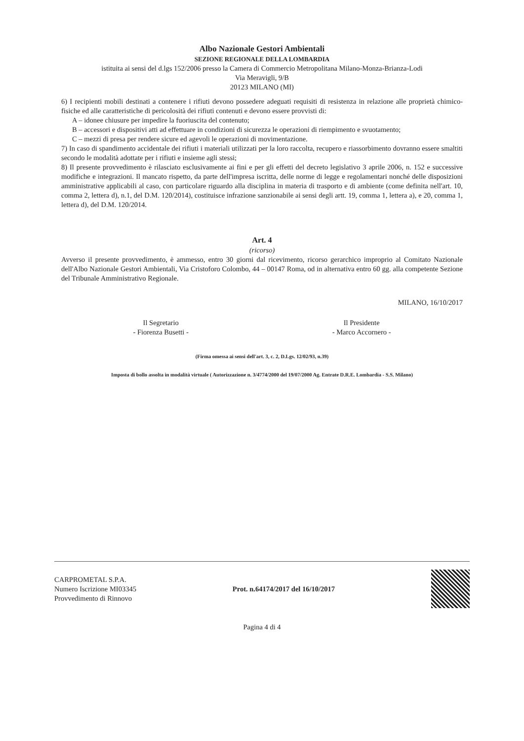Albo Nazionale Gestori Ambientali
SEZIONE REGIONALE DELLA LOMBARDIA
istituita ai sensi del d.lgs 152/2006 presso la Camera di Commercio Metropolitana Milano-Monza-Brianza-Lodi
Via Meravigli, 9/B
20123 MILANO (MI)
6) I recipienti mobili destinati a contenere i rifiuti devono possedere adeguati requisiti di resistenza in relazione alle proprietà chimico-fisiche ed alle caratteristiche di pericolosità dei rifiuti contenuti e devono essere provvisti di:
A – idonee chiusure per impedire la fuoriuscita del contenuto;
B – accessori e dispositivi atti ad effettuare in condizioni di sicurezza le operazioni di riempimento e svuotamento;
C – mezzi di presa per rendere sicure ed agevoli le operazioni di movimentazione.
7) In caso di spandimento accidentale dei rifiuti i materiali utilizzati per la loro raccolta, recupero e riassorbimento dovranno essere smaltiti secondo le modalità adottate per i rifiuti e insieme agli stessi;
8) Il presente provvedimento è rilasciato esclusivamente ai fini e per gli effetti del decreto legislativo 3 aprile 2006, n. 152 e successive modifiche e integrazioni. Il mancato rispetto, da parte dell'impresa iscritta, delle norme di legge e regolamentari nonché delle disposizioni amministrative applicabili al caso, con particolare riguardo alla disciplina in materia di trasporto e di ambiente (come definita nell'art. 10, comma 2, lettera d), n.1, del D.M. 120/2014), costituisce infrazione sanzionabile ai sensi degli artt. 19, comma 1, lettera a), e 20, comma 1, lettera d), del D.M. 120/2014.
Art. 4
(ricorso)
Avverso il presente provvedimento, è ammesso, entro 30 giorni dal ricevimento, ricorso gerarchico improprio al Comitato Nazionale dell'Albo Nazionale Gestori Ambientali, Via Cristoforo Colombo, 44 – 00147 Roma, od in alternativa entro 60 gg. alla competente Sezione del Tribunale Amministrativo Regionale.
MILANO, 16/10/2017
Il Segretario
- Fiorenza Busetti -
Il Presidente
- Marco Accornero -
(Firma omessa ai sensi dell'art. 3, c. 2, D.Lgs. 12/02/93, n.39)
Imposta di bollo assolta in modalità virtuale ( Autorizzazione n. 3/4774/2000 del 19/07/2000 Ag. Entrate D.R.E. Lombardia - S.S. Milano)
CARPROMETAL S.P.A.
Numero Iscrizione MI03345
Provvedimento di Rinnovo
Prot. n.64174/2017 del 16/10/2017
Pagina 4 di 4